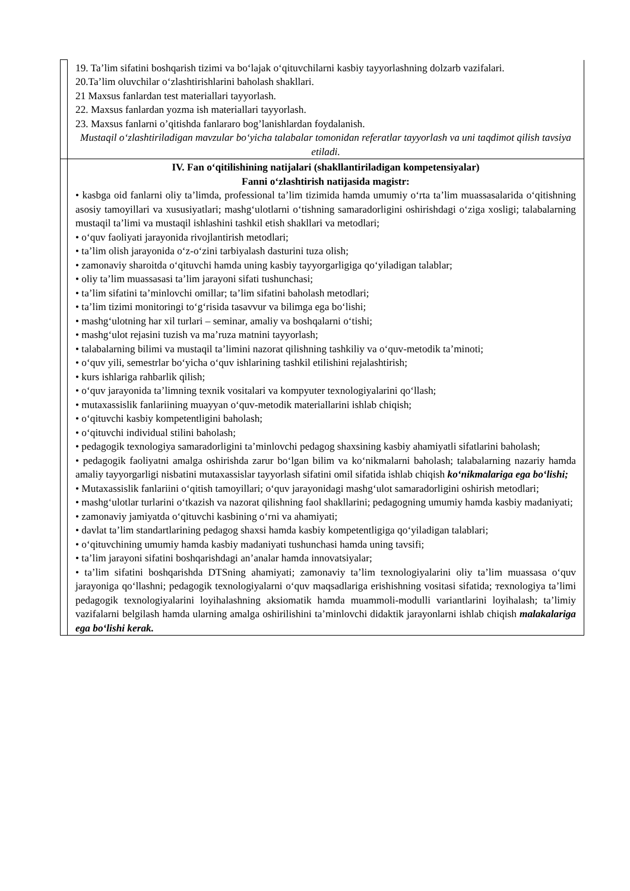| | 19. Ta’lim sifatini boshqarish tizimi va bo‘lajak o‘qituvchilarni kasbiy tayyorlashning dolzarb vazifalari. 20.Ta’lim oluvchilar o‘zlashtirishlarini baholash shakllari. 21 Maxsus fanlardan test materiallari tayyorlash. 22. Maxsus fanlardan yozma ish materiallari tayyorlash. 23. Maxsus fanlarni o’qitishda fanlararo bog’lanishlardan foydalanish. Mustaqil o‘zlashtiriladigan mavzular bo‘yicha talabalar tomonidan referatlar tayyorlash va uni taqdimot qilish tavsiya etiladi. |
| | IV. Fan o‘qitilishining natijalari (shakllantiriladigan kompetensiyalar) Fanni o‘zlashtirish natijasida magistr: • kasbga oid fanlarni oliy ta’limda, professional ta’lim tizimida hamda umumiy o‘rta ta’lim muassasalarida o‘qitishning asosiy tamoyillari va xususiyatlari; mashg‘ulotlarni o‘tishning samaradorligini oshirishdagi o‘ziga xosligi; talabalarning mustaqil ta’limi va mustaqil ishlashini tashkil etish shakllari va metodlari; • o‘quv faoliyati jarayonida rivojlantirish metodlari; • ta’lim olish jarayonida o‘z-o‘zini tarbiyalash dasturini tuza olish; • zamonaviy sharoitda o‘qituvchi hamda uning kasbiy tayyorgarligiga qo‘yiladigan talablar; • oliy ta’lim muassasasi ta’lim jarayoni sifati tushunchasi; • ta’lim sifatini ta’minlovchi omillar; ta’lim sifatini baholash metodlari; • ta’lim tizimi monitoringi to‘g‘risida tasavvur va bilimga ega bo‘lishi; • mashg‘ulotning har xil turlari – seminar, amaliy va boshqalarni o‘tishi; • mashg‘ulot rejasini tuzish va ma’ruza matnini tayyorlash; • talabalarning bilimi va mustaqil ta’limini nazorat qilishning tashkiliy va o‘quv-metodik ta’minoti; • o‘quv yili, semestrlar bo‘yicha o‘quv ishlarining tashkil etilishini rejalashtirish; • kurs ishlariga rahbarlik qilish; • o‘quv jarayonida ta’limning texnik vositalari va kompyuter texnologiyalarini qo‘llash; • mutaxassislik fanlariining muayyan o‘quv-metodik materiallarini ishlab chiqish; • o‘qituvchi kasbiy kompetentligini baholash; • o‘qituvchi individual stilini baholash; • pedagogik texnologiya samaradorligini ta’minlovchi pedagog shaxsining kasbiy ahamiyatli sifatlarini baholash; • pedagogik faoliyatni amalga oshirishda zarur bo‘lgan bilim va ko‘nikmalarni baholash; talabalarning nazariy hamda amaliy tayyorgarligi nisbatini mutaxassislar tayyorlash sifatini omil sifatida ishlab chiqish ko‘nikmalariga ega bo‘lishi; • Mutaxassislik fanlariini o‘qitish tamoyillari; o‘quv jarayonidagi mashg‘ulot samaradorligini oshirish metodlari; • mashg‘ulotlar turlarini o‘tkazish va nazorat qilishning faol shakllarini; pedagogning umumiy hamda kasbiy madaniyati; • zamonaviy jamiyatda o‘qituvchi kasbining o‘rni va ahamiyati; • davlat ta’lim standartlarining pedagog shaxsi hamda kasbiy kompetentligiga qo‘yiladigan talablari; • o‘qituvchining umumiy hamda kasbiy madaniyati tushunchasi hamda uning tavsifi; • ta’lim jarayoni sifatini boshqarishdagi an’analar hamda innovatsiyalar; • ta’lim sifatini boshqarishda DTSning ahamiyati; zamonaviy ta’lim texnologiyalarini oliy ta’lim muassasa o‘quv jarayoniga qo‘llashni; pedagogik texnologiyalarni o‘quv maqsadlariga erishishning vositasi sifatida; тexnologiya ta’limi pedagogik texnologiyalarini loyihalashning aksiomatik hamda muammoli-modulli variantlarini loyihalash; ta’limiy vazifalarni belgilash hamda ularning amalga oshirilishini ta’minlovchi didaktik jarayonlarni ishlab chiqish malakalariga ega bo‘lishi kerak. |